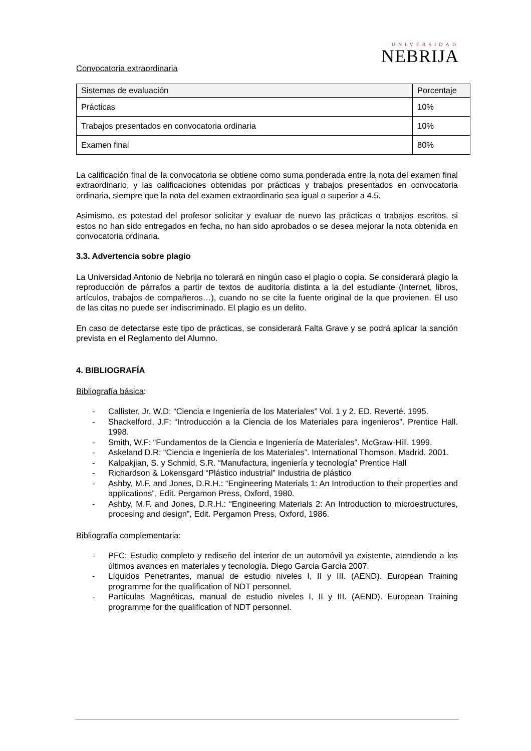UNIVERSIDAD
NEBRIJA
Convocatoria extraordinaria
| Sistemas de evaluación | Porcentaje |
| Prácticas | 10% |
| Trabajos presentados en convocatoria ordinaria | 10% |
| Examen final | 80% |
La calificación final de la convocatoria se obtiene como suma ponderada entre la nota del examen final extraordinario, y las calificaciones obtenidas por prácticas y trabajos presentados en convocatoria ordinaria, siempre que la nota del examen extraordinario sea igual o superior a 4.5.
Asimismo, es potestad del profesor solicitar y evaluar de nuevo las prácticas o trabajos escritos, si estos no han sido entregados en fecha, no han sido aprobados o se desea mejorar la nota obtenida en convocatoria ordinaria.
3.3. Advertencia sobre plagio
La Universidad Antonio de Nebrija no tolerará en ningún caso el plagio o copia. Se considerará plagio la reproducción de párrafos a partir de textos de auditoría distinta a la del estudiante (Internet, libros, artículos, trabajos de compañeros…), cuando no se cite la fuente original de la que provienen. El uso de las citas no puede ser indiscriminado. El plagio es un delito.
En caso de detectarse este tipo de prácticas, se considerará Falta Grave y se podrá aplicar la sanción prevista en el Reglamento del Alumno.
4. BIBLIOGRAFÍA
Bibliografía básica:
- Callister, Jr. W.D: “Ciencia e Ingeniería de los Materiales” Vol. 1 y 2. ED. Reverté. 1995.
- Shackelford, J.F: “Introducción a la Ciencia de los Materiales para ingenieros”. Prentice Hall. 1998.
- Smith, W.F: “Fundamentos de la Ciencia e Ingeniería de Materiales”. McGraw-Hill. 1999.
- Askeland D.R: “Ciencia e Ingeniería de los Materiales”. International Thomson. Madrid. 2001.
- Kalpakjian, S. y Schmid, S.R. “Manufactura, ingeniería y tecnología” Prentice Hall
- Richardson & Lokensgard “Plástico industrial” Industria de plástico
- Ashby, M.F. and Jones, D.R.H.: “Engineering Materials 1: An Introduction to their properties and applications”, Edit. Pergamon Press, Oxford, 1980.
- Ashby, M.F. and Jones, D.R.H.: “Engineering Materials 2: An Introduction to microestructures, procesing and design”, Edit. Pergamon Press, Oxford, 1986.
Bibliografía complementaria:
- PFC: Estudio completo y rediseño del interior de un automóvil ya existente, atendiendo a los últimos avances en materiales y tecnología. Diego Garcia García 2007.
- Líquidos Penetrantes, manual de estudio niveles I, II y III. (AEND). European Training programme for the qualification of NDT personnel.
- Partículas Magnéticas, manual de estudio niveles I, II y III. (AEND). European Training programme for the qualification of NDT personnel.